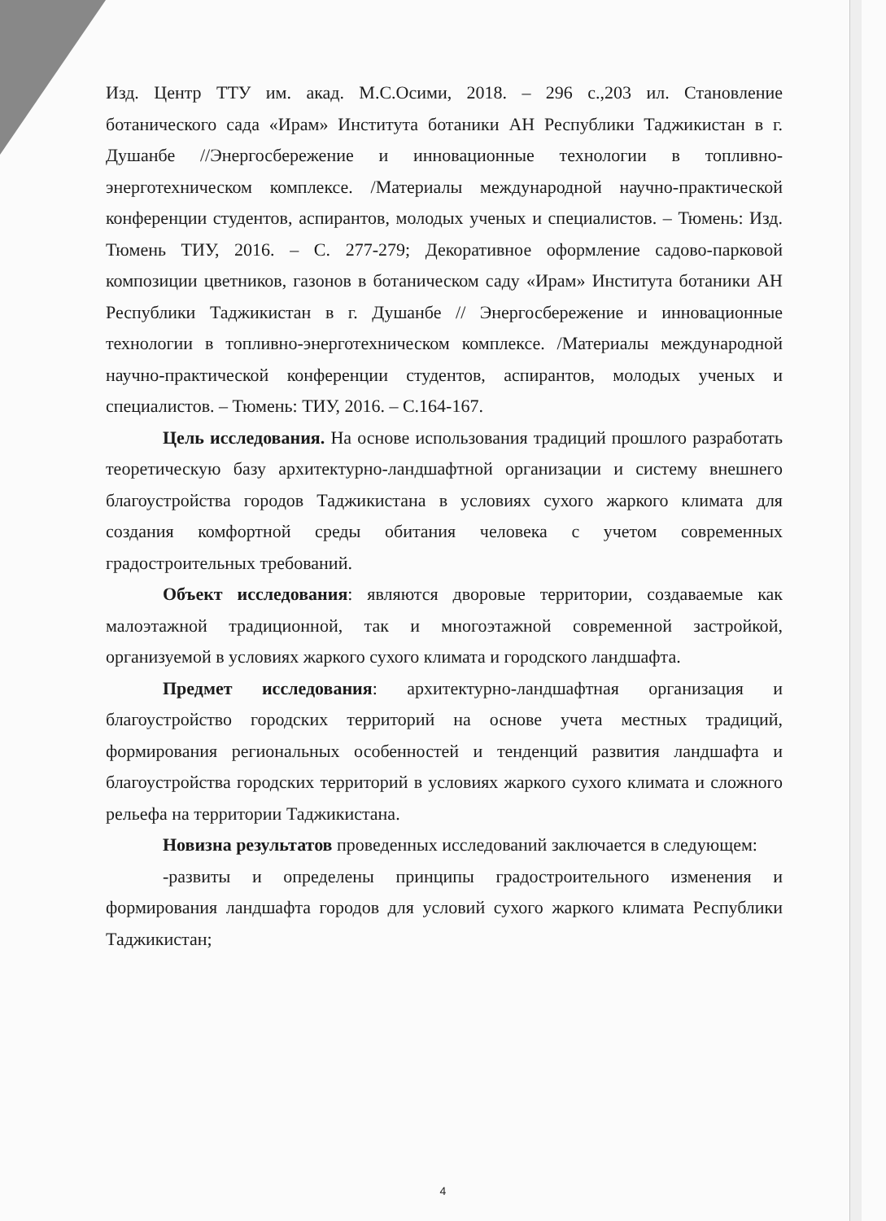Изд. Центр ТТУ им. акад. М.С.Осими, 2018. – 296 с.,203 ил. Становление ботанического сада «Ирам» Института ботаники АН Республики Таджикистан в г. Душанбе //Энергосбережение и инновационные технологии в топливно-энерготехническом комплексе. /Материалы международной научно-практической конференции студентов, аспирантов, молодых ученых и специалистов. – Тюмень: Изд. Тюмень ТИУ, 2016. – С. 277-279; Декоративное оформление садово-парковой композиции цветников, газонов в ботаническом саду «Ирам» Института ботаники АН Республики Таджикистан в г. Душанбе // Энергосбережение и инновационные технологии в топливно-энерготехническом комплексе. /Материалы международной научно-практической конференции студентов, аспирантов, молодых ученых и специалистов. – Тюмень: ТИУ, 2016. – С.164-167.
Цель исследования. На основе использования традиций прошлого разработать теоретическую базу архитектурно-ландшафтной организации и систему внешнего благоустройства городов Таджикистана в условиях сухого жаркого климата для создания комфортной среды обитания человека с учетом современных градостроительных требований.
Объект исследования: являются дворовые территории, создаваемые как малоэтажной традиционной, так и многоэтажной современной застройкой, организуемой в условиях жаркого сухого климата и городского ландшафта.
Предмет исследования: архитектурно-ландшафтная организация и благоустройство городских территорий на основе учета местных традиций, формирования региональных особенностей и тенденций развития ландшафта и благоустройства городских территорий в условиях жаркого сухого климата и сложного рельефа на территории Таджикистана.
Новизна результатов проведенных исследований заключается в следующем:
-развиты и определены принципы градостроительного изменения и формирования ландшафта городов для условий сухого жаркого климата Республики Таджикистан;
4